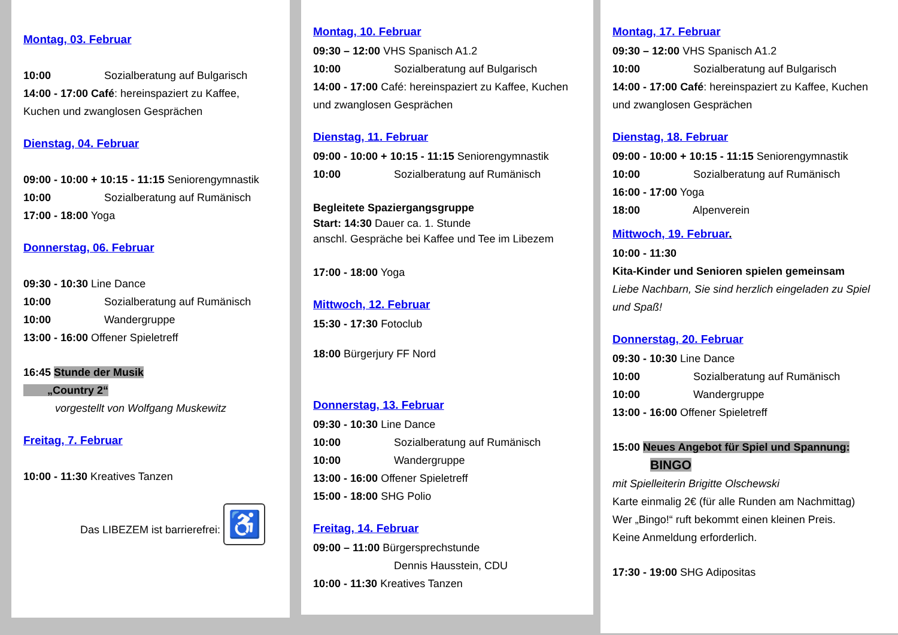Montag, 03. Februar
10:00 Sozialberatung auf Bulgarisch
14:00 - 17:00 Café: hereinspaziert zu Kaffee, Kuchen und zwanglosen Gesprächen
Dienstag, 04. Februar
09:00 - 10:00 + 10:15 - 11:15 Seniorengymnastik
10:00 Sozialberatung auf Rumänisch
17:00 - 18:00 Yoga
Donnerstag, 06. Februar
09:30 - 10:30 Line Dance
10:00 Sozialberatung auf Rumänisch
10:00 Wandergruppe
13:00 - 16:00 Offener Spieletreff
16:45 Stunde der Musik
„Country 2“
vorgestellt von Wolfgang Muskewitz
Freitag, 7. Februar
10:00 - 11:30 Kreatives Tanzen
Das LIBEZEM ist barrierefrei: ♿
Montag, 10. Februar
09:30 – 12:00 VHS Spanisch A1.2
10:00 Sozialberatung auf Bulgarisch
14:00 - 17:00 Café: hereinspaziert zu Kaffee, Kuchen und zwanglosen Gesprächen
Dienstag, 11. Februar
09:00 - 10:00 + 10:15 - 11:15 Seniorengymnastik
10:00 Sozialberatung auf Rumänisch
Begleitete Spaziergangsgruppe
Start: 14:30 Dauer ca. 1. Stunde
anschl. Gespräche bei Kaffee und Tee im Libezem
17:00 - 18:00 Yoga
Mittwoch, 12. Februar
15:30 - 17:30 Fotoclub
18:00 Bürgerjury FF Nord
Donnerstag, 13. Februar
09:30 - 10:30 Line Dance
10:00 Sozialberatung auf Rumänisch
10:00 Wandergruppe
13:00 - 16:00 Offener Spieletreff
15:00 - 18:00 SHG Polio
Freitag, 14. Februar
09:00 – 11:00 Bürgersprechstunde
Dennis Hausstein, CDU
10:00 - 11:30 Kreatives Tanzen
Montag, 17. Februar
09:30 – 12:00 VHS Spanisch A1.2
10:00 Sozialberatung auf Bulgarisch
14:00 - 17:00 Café: hereinspaziert zu Kaffee, Kuchen und zwanglosen Gesprächen
Dienstag, 18. Februar
09:00 - 10:00 + 10:15 - 11:15 Seniorengymnastik
10:00 Sozialberatung auf Rumänisch
16:00 - 17:00 Yoga
18:00 Alpenverein
Mittwoch, 19. Februar.
10:00 - 11:30
Kita-Kinder und Senioren spielen gemeinsam
Liebe Nachbarn, Sie sind herzlich eingeladen zu Spiel und Spaß!
Donnerstag, 20. Februar
09:30 - 10:30 Line Dance
10:00 Sozialberatung auf Rumänisch
10:00 Wandergruppe
13:00 - 16:00 Offener Spieletreff
15:00 Neues Angebot für Spiel und Spannung:
BINGO
mit Spielleiterin Brigitte Olschewski
Karte einmalig 2€ (für alle Runden am Nachmittag)
Wer „Bingo!“ ruft bekommt einen kleinen Preis.
Keine Anmeldung erforderlich.
17:30 - 19:00 SHG Adipositas